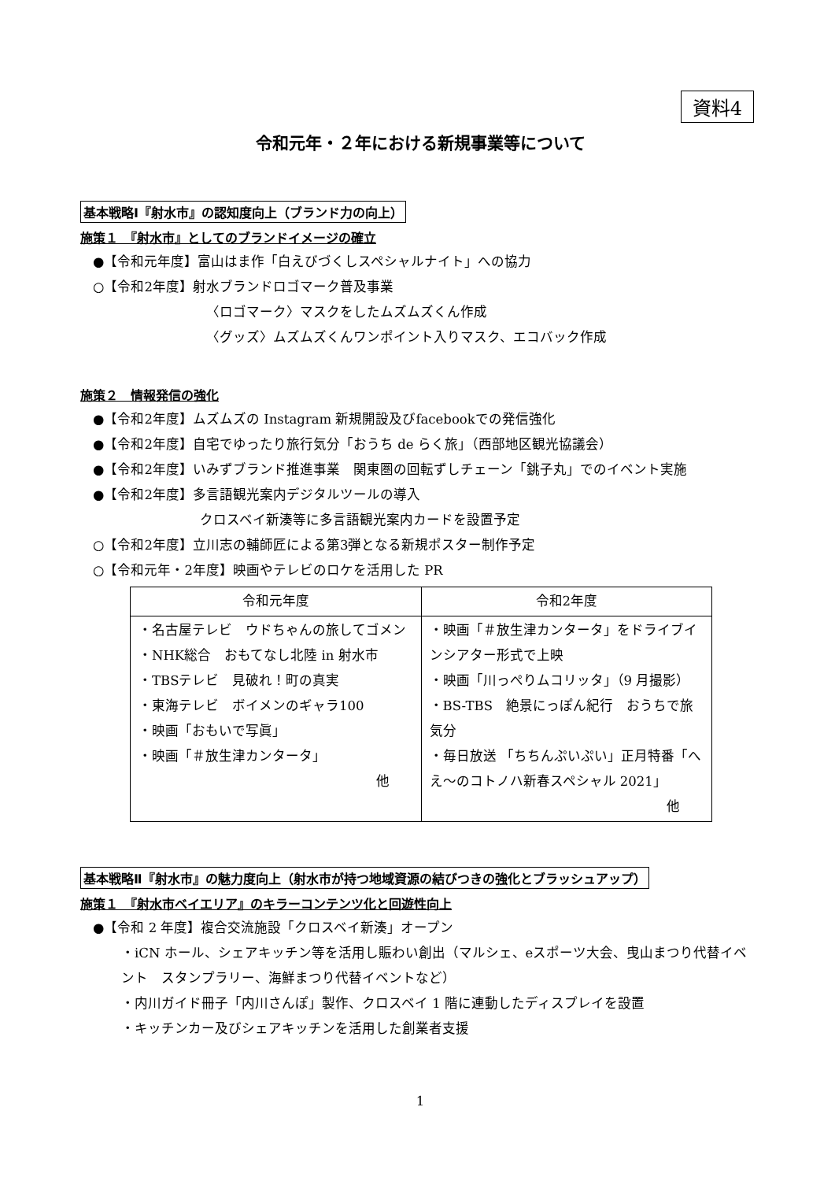資料4
令和元年・２年における新規事業等について
基本戦略Ⅰ『射水市』の認知度向上（ブランド力の向上）
施策１　『射水市』としてのブランドイメージの確立
●【令和元年度】富山はま作「白えびづくしスペシャルナイト」への協力
○【令和2年度】射水ブランドロゴマーク普及事業
〈ロゴマーク〉マスクをしたムズムズくん作成
〈グッズ〉ムズムズくんワンポイント入りマスク、エコバック作成
施策２　情報発信の強化
●【令和2年度】ムズムズの Instagram 新規開設及びfacebookでの発信強化
●【令和2年度】自宅でゆったり旅行気分「おうち de らく旅」（西部地区観光協議会）
●【令和2年度】いみずブランド推進事業　関東圏の回転ずしチェーン「銚子丸」でのイベント実施
●【令和2年度】多言語観光案内デジタルツールの導入
クロスベイ新湊等に多言語観光案内カードを設置予定
○【令和2年度】立川志の輔師匠による第3弾となる新規ポスター制作予定
○【令和元年・2年度】映画やテレビのロケを活用した PR
| 令和元年度 | 令和2年度 |
| --- | --- |
| ・名古屋テレビ ウドちゃんの旅してゴメン ・NHK総合 おもてなし北陸 in 射水市 ・TBSテレビ 見破れ！町の真実 ・東海テレビ ボイメンのギャラ100 ・映画「おもいで写眞」 ・映画「＃放生津カンタータ」 他 | ・映画「＃放生津カンタータ」をドライブインシアター形式で上映 ・映画「川っぺりムコリッタ」（9 月撮影） ・BS-TBS 絶景にっぽん紀行 おうちで旅気分 ・毎日放送 「ちちんぷいぷい」正月特番「へえ～のコトノハ新春スペシャル 2021」 他 |
基本戦略Ⅱ『射水市』の魅力度向上（射水市が持つ地域資源の結びつきの強化とブラッシュアップ）
施策１　『射水市ベイエリア』のキラーコンテンツ化と回遊性向上
●【令和 2 年度】複合交流施設「クロスベイ新湊」オープン
・iCN ホール、シェアキッチン等を活用し賑わい創出（マルシェ、eスポーツ大会、曳山まつり代替イベント　スタンプラリー、海鮮まつり代替イベントなど）
・内川ガイド冊子「内川さんぽ」製作、クロスベイ 1 階に連動したディスプレイを設置
・キッチンカー及びシェアキッチンを活用した創業者支援
1